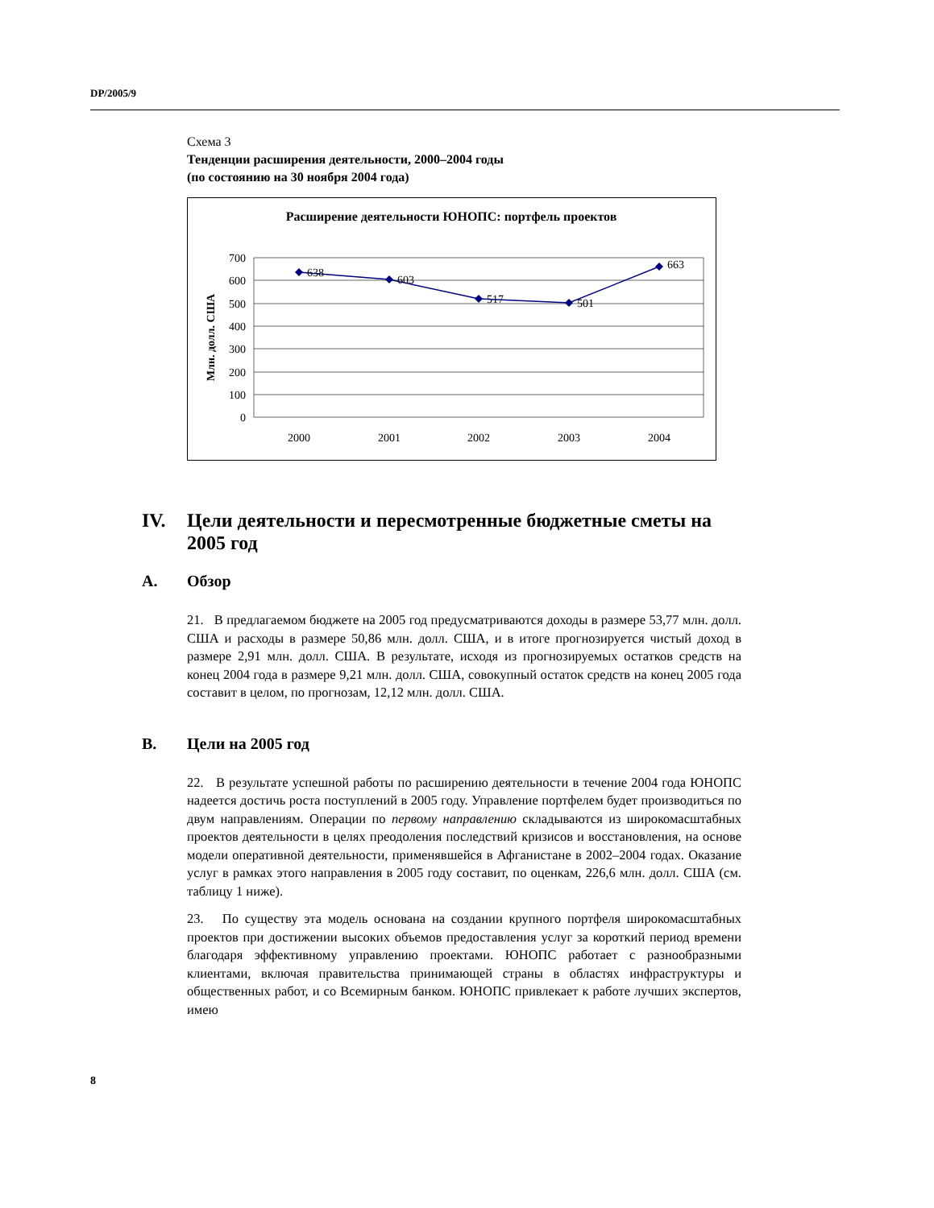DP/2005/9
Схема 3
Тенденции расширения деятельности, 2000–2004 годы
(по состоянию на 30 ноября 2004 года)
Расширение деятельности ЮНОПС: портфель проектов
700
600
500
400
300
200
100
0
Млн. долл. США
638
603
517
501
663
2000
2001
2002
2003
2004
IV. Цели деятельности и пересмотренные бюджетные сметы на 2005 год
A. Обзор
21. В предлагаемом бюджете на 2005 год предусматриваются доходы в размере 53,77 млн. долл. США и расходы в размере 50,86 млн. долл. США, и в итоге прогнозируется чистый доход в размере 2,91 млн. долл. США. В результате, исходя из прогнозируемых остатков средств на конец 2004 года в размере 9,21 млн. долл. США, совокупный остаток средств на конец 2005 года составит в целом, по прогнозам, 12,12 млн. долл. США.
B. Цели на 2005 год
22. В результате успешной работы по расширению деятельности в течение 2004 года ЮНОПС надеется достичь роста поступлений в 2005 году. Управление портфелем будет производиться по двум направлениям. Операции по первому направлению складываются из широкомасштабных проектов деятельности в целях преодоления последствий кризисов и восстановления, на основе модели оперативной деятельности, применявшейся в Афганистане в 2002–2004 годах. Оказание услуг в рамках этого направления в 2005 году составит, по оценкам, 226,6 млн. долл. США (см. таблицу 1 ниже).
23. По существу эта модель основана на создании крупного портфеля широкомасштабных проектов при достижении высоких объемов предоставления услуг за короткий период времени благодаря эффективному управлению проектами. ЮНОПС работает с разнообразными клиентами, включая правительства принимающей страны в областях инфраструктуры и общественных работ, и со Всемирным банком. ЮНОПС привлекает к работе лучших экспертов, имею
8